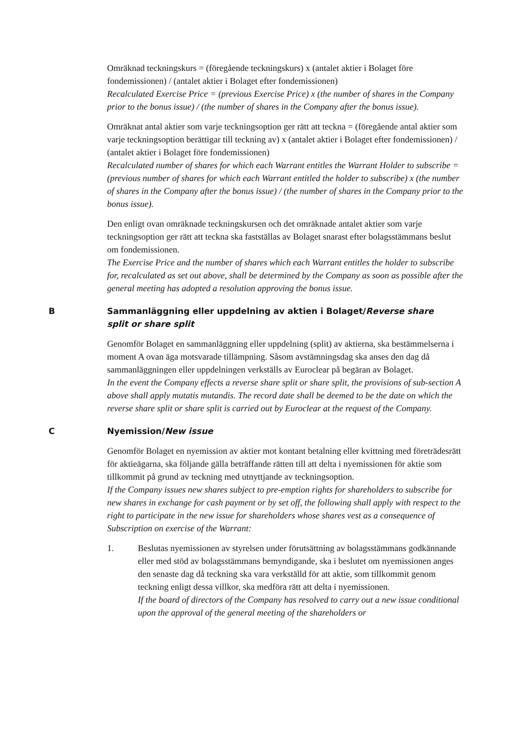Omräknad teckningskurs = (föregående teckningskurs) x (antalet aktier i Bolaget före fondemissionen) / (antalet aktier i Bolaget efter fondemissionen)
Recalculated Exercise Price = (previous Exercise Price) x (the number of shares in the Company prior to the bonus issue) / (the number of shares in the Company after the bonus issue).
Omräknat antal aktier som varje teckningsoption ger rätt att teckna = (föregående antal aktier som varje teckningsoption berättigar till teckning av) x (antalet aktier i Bolaget efter fondemissionen) / (antalet aktier i Bolaget före fondemissionen)
Recalculated number of shares for which each Warrant entitles the Warrant Holder to subscribe = (previous number of shares for which each Warrant entitled the holder to subscribe) x (the number of shares in the Company after the bonus issue) / (the number of shares in the Company prior to the bonus issue).
Den enligt ovan omräknade teckningskursen och det omräknade antalet aktier som varje teckningsoption ger rätt att teckna ska fastställas av Bolaget snarast efter bolagsstämmans beslut om fondemissionen.
The Exercise Price and the number of shares which each Warrant entitles the holder to subscribe for, recalculated as set out above, shall be determined by the Company as soon as possible after the general meeting has adopted a resolution approving the bonus issue.
B Sammanläggning eller uppdelning av aktien i Bolaget/Reverse share split or share split
Genomför Bolaget en sammanläggning eller uppdelning (split) av aktierna, ska bestämmelserna i moment A ovan äga motsvarade tillämpning. Såsom avstämningsdag ska anses den dag då sammanläggningen eller uppdelningen verkställs av Euroclear på begäran av Bolaget.
In the event the Company effects a reverse share split or share split, the provisions of sub-section A above shall apply mutatis mutandis. The record date shall be deemed to be the date on which the reverse share split or share split is carried out by Euroclear at the request of the Company.
C Nyemission/New issue
Genomför Bolaget en nyemission av aktier mot kontant betalning eller kvittning med företrädesrätt för aktieägarna, ska följande gälla beträffande rätten till att delta i nyemissionen för aktie som tillkommit på grund av teckning med utnyttjande av teckningsoption.
If the Company issues new shares subject to pre-emption rights for shareholders to subscribe for new shares in exchange for cash payment or by set off, the following shall apply with respect to the right to participate in the new issue for shareholders whose shares vest as a consequence of Subscription on exercise of the Warrant:
1. Beslutas nyemissionen av styrelsen under förutsättning av bolagsstämmans godkännande eller med stöd av bolagsstämmans bemyndigande, ska i beslutet om nyemissionen anges den senaste dag då teckning ska vara verkställd för att aktie, som tillkommit genom teckning enligt dessa villkor, ska medföra rätt att delta i nyemissionen.
If the board of directors of the Company has resolved to carry out a new issue conditional upon the approval of the general meeting of the shareholders or